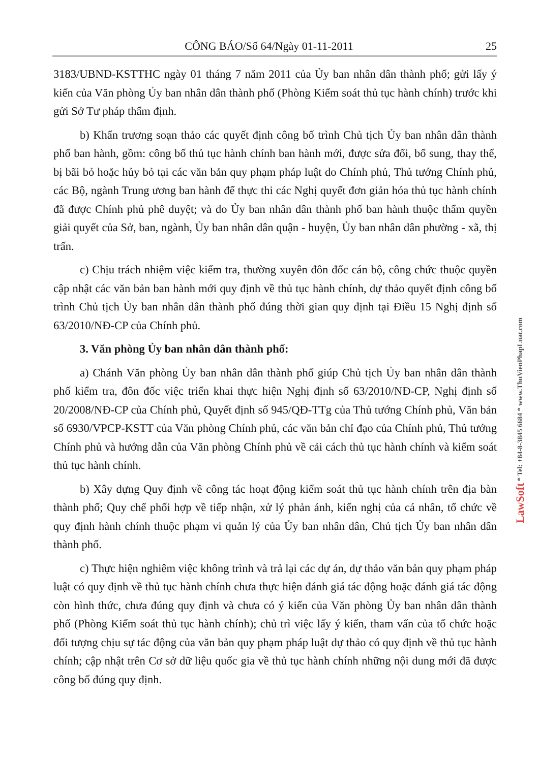CÔNG BÁO/Số 64/Ngày 01-11-2011 25
3183/UBND-KSTTHC ngày 01 tháng 7 năm 2011 của Ủy ban nhân dân thành phố; gửi lấy ý kiến của Văn phòng Ủy ban nhân dân thành phố (Phòng Kiểm soát thủ tục hành chính) trước khi gửi Sở Tư pháp thẩm định.
b) Khẩn trương soạn thảo các quyết định công bố trình Chủ tịch Ủy ban nhân dân thành phố ban hành, gồm: công bố thủ tục hành chính ban hành mới, được sửa đổi, bổ sung, thay thế, bị bãi bỏ hoặc hủy bỏ tại các văn bản quy phạm pháp luật do Chính phủ, Thủ tướng Chính phủ, các Bộ, ngành Trung ương ban hành để thực thi các Nghị quyết đơn giản hóa thủ tục hành chính đã được Chính phủ phê duyệt; và do Ủy ban nhân dân thành phố ban hành thuộc thẩm quyền giải quyết của Sở, ban, ngành, Ủy ban nhân dân quận - huyện, Ủy ban nhân dân phường - xã, thị trấn.
c) Chịu trách nhiệm việc kiểm tra, thường xuyên đôn đốc cán bộ, công chức thuộc quyền cập nhật các văn bản ban hành mới quy định về thủ tục hành chính, dự thảo quyết định công bố trình Chủ tịch Ủy ban nhân dân thành phố đúng thời gian quy định tại Điều 15 Nghị định số 63/2010/NĐ-CP của Chính phủ.
3. Văn phòng Ủy ban nhân dân thành phố:
a) Chánh Văn phòng Ủy ban nhân dân thành phố giúp Chủ tịch Ủy ban nhân dân thành phố kiểm tra, đôn đốc việc triển khai thực hiện Nghị định số 63/2010/NĐ-CP, Nghị định số 20/2008/NĐ-CP của Chính phủ, Quyết định số 945/QĐ-TTg của Thủ tướng Chính phủ, Văn bản số 6930/VPCP-KSTT của Văn phòng Chính phủ, các văn bản chỉ đạo của Chính phủ, Thủ tướng Chính phủ và hướng dẫn của Văn phòng Chính phủ về cải cách thủ tục hành chính và kiểm soát thủ tục hành chính.
b) Xây dựng Quy định về công tác hoạt động kiểm soát thủ tục hành chính trên địa bàn thành phố; Quy chế phối hợp về tiếp nhận, xử lý phản ánh, kiến nghị của cá nhân, tổ chức về quy định hành chính thuộc phạm vi quản lý của Ủy ban nhân dân, Chủ tịch Ủy ban nhân dân thành phố.
c) Thực hiện nghiêm việc không trình và trả lại các dự án, dự thảo văn bản quy phạm pháp luật có quy định về thủ tục hành chính chưa thực hiện đánh giá tác động hoặc đánh giá tác động còn hình thức, chưa đúng quy định và chưa có ý kiến của Văn phòng Ủy ban nhân dân thành phố (Phòng Kiểm soát thủ tục hành chính); chủ trì việc lấy ý kiến, tham vấn của tổ chức hoặc đối tượng chịu sự tác động của văn bản quy phạm pháp luật dự thảo có quy định về thủ tục hành chính; cập nhật trên Cơ sở dữ liệu quốc gia về thủ tục hành chính những nội dung mới đã được công bố đúng quy định.
LawSoft * Tel: +84-8-3845 6684 * www.ThuVienPhapLuat.com